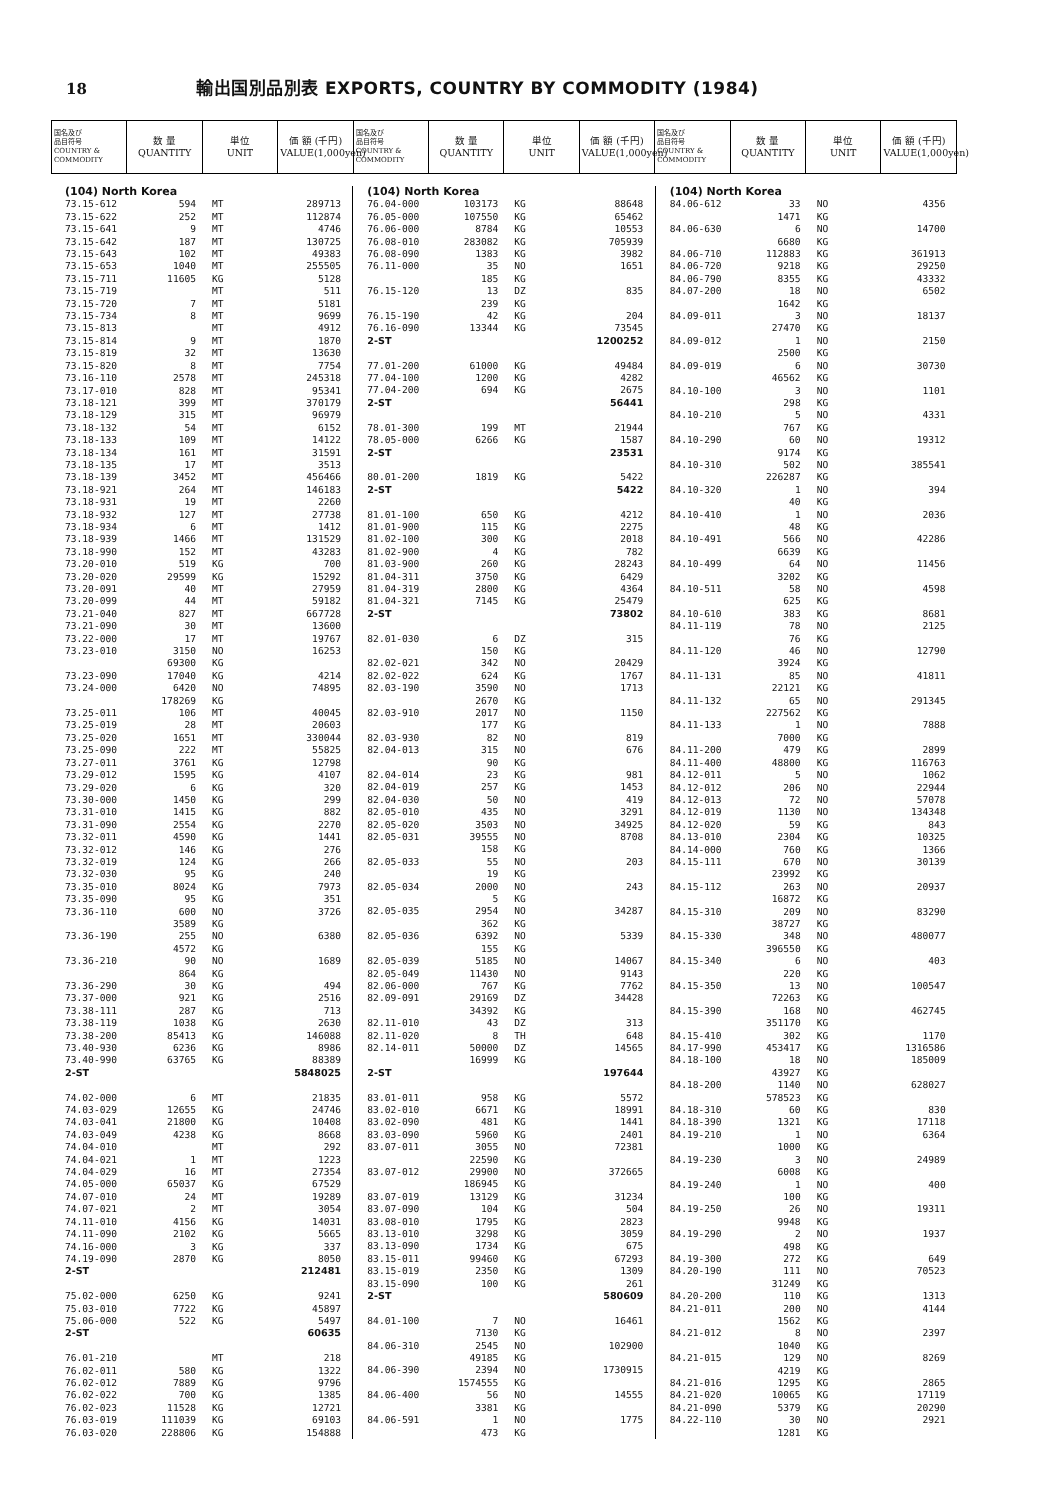18 輸出国別品別表 EXPORTS, COUNTRY BY COMMODITY (1984)
| 国名及び 品目符号 COUNTRY & COMMODITY | 数 量 QUANTITY | 単位 UNIT | 価 額 (千円) VALUE(1,000yen) | 国名及び 品目符号 COUNTRY & COMMODITY | 数 量 QUANTITY | 単位 UNIT | 価 額 (千円) VALUE(1,000yen) | 国名及び 品目符号 COUNTRY & COMMODITY | 数 量 QUANTITY | 単位 UNIT | 価 額 (千円) VALUE(1,000yen) |
| (104) North Korea | | | |
| 73.15-612 | 594 | MT | 289713 |
| 73.15-622 | 252 | MT | 112874 |
| 73.15-641 | 9 | MT | 4746 |
| 73.15-642 | 187 | MT | 130725 |
| 73.15-643 | 102 | MT | 49383 |
| 73.15-653 | 1040 | MT | 255505 |
| 73.15-711 | 11605 | KG | 5128 |
| 73.15-719 | | MT | 511 |
| 73.15-720 | 7 | MT | 5181 |
| 73.15-734 | 8 | MT | 9699 |
| 73.15-813 | | MT | 4912 |
| 73.15-814 | 9 | MT | 1870 |
| 73.15-819 | 32 | MT | 13630 |
| 73.15-820 | 8 | MT | 7754 |
| 73.16-110 | 2578 | MT | 245318 |
| 73.17-010 | 828 | MT | 95341 |
| 73.18-121 | 399 | MT | 370179 |
| 73.18-129 | 315 | MT | 96979 |
| 73.18-132 | 54 | MT | 6152 |
| 73.18-133 | 109 | MT | 14122 |
| 73.18-134 | 161 | MT | 31591 |
| 73.18-135 | 17 | MT | 3513 |
| 73.18-139 | 3452 | MT | 456466 |
| 73.18-921 | 264 | MT | 146183 |
| 73.18-931 | 19 | MT | 2260 |
| 73.18-932 | 127 | MT | 27738 |
| 73.18-934 | 6 | MT | 1412 |
| 73.18-939 | 1466 | MT | 131529 |
| 73.18-990 | 152 | MT | 43283 |
| 73.20-010 | 519 | KG | 700 |
| 73.20-020 | 29599 | KG | 15292 |
| 73.20-091 | 40 | MT | 27959 |
| 73.20-099 | 44 | MT | 59182 |
| 73.21-040 | 827 | MT | 667728 |
| 73.21-090 | 30 | MT | 13600 |
| 73.22-000 | 17 | MT | 19767 |
| 73.23-010 | 3150 | NO | 16253 |
| | 69300 | KG | |
| 73.23-090 | 17040 | KG | 4214 |
| 73.24-000 | 6420 | NO | 74895 |
| | 178269 | KG | |
| 73.25-011 | 106 | MT | 40045 |
| 73.25-019 | 28 | MT | 20603 |
| 73.25-020 | 1651 | MT | 330044 |
| 73.25-090 | 222 | MT | 55825 |
| 73.27-011 | 3761 | KG | 12798 |
| 73.29-012 | 1595 | KG | 4107 |
| 73.29-020 | 6 | KG | 320 |
| 73.30-000 | 1450 | KG | 299 |
| 73.31-010 | 1415 | KG | 882 |
| 73.31-090 | 2554 | KG | 2270 |
| 73.32-011 | 4590 | KG | 1441 |
| 73.32-012 | 146 | KG | 276 |
| 73.32-019 | 124 | KG | 266 |
| 73.32-030 | 95 | KG | 240 |
| 73.35-010 | 8024 | KG | 7973 |
| 73.35-090 | 95 | KG | 351 |
| 73.36-110 | 600 | NO | 3726 |
| | 3589 | KG | |
| 73.36-190 | 255 | NO | 6380 |
| | 4572 | KG | |
| 73.36-210 | 90 | NO | 1689 |
| | 864 | KG | |
| 73.36-290 | 30 | KG | 494 |
| 73.37-000 | 921 | KG | 2516 |
| 73.38-111 | 287 | KG | 713 |
| 73.38-119 | 1038 | KG | 2630 |
| 73.38-200 | 85413 | KG | 146088 |
| 73.40-930 | 6236 | KG | 8986 |
| 73.40-990 | 63765 | KG | 88389 |
| 2-ST | | | 5848025 |
| 74.02-000 | 6 | MT | 21835 |
| 74.03-029 | 12655 | KG | 24746 |
| 74.03-041 | 21800 | KG | 10408 |
| 74.03-049 | 4238 | KG | 8668 |
| 74.04-010 | | MT | 292 |
| 74.04-021 | 1 | MT | 1223 |
| 74.04-029 | 16 | MT | 27354 |
| 74.05-000 | 65037 | KG | 67529 |
| 74.07-010 | 24 | MT | 19289 |
| 74.07-021 | 2 | MT | 3054 |
| 74.11-010 | 4156 | KG | 14031 |
| 74.11-090 | 2102 | KG | 5665 |
| 74.16-000 | 3 | KG | 337 |
| 74.19-090 | 2870 | KG | 8050 |
| 2-ST | | | 212481 |
| 75.02-000 | 6250 | KG | 9241 |
| 75.03-010 | 7722 | KG | 45897 |
| 75.06-000 | 522 | KG | 5497 |
| 2-ST | | | 60635 |
| 76.01-210 | | MT | 218 |
| 76.02-011 | 580 | KG | 1322 |
| 76.02-012 | 7889 | KG | 9796 |
| 76.02-022 | 700 | KG | 1385 |
| 76.02-023 | 11528 | KG | 12721 |
| 76.03-019 | 111039 | KG | 69103 |
| 76.03-020 | 228806 | KG | 154888 |
| (104) North Korea | | | |
| 76.04-000 | 103173 | KG | 88648 |
| 76.05-000 | 107550 | KG | 65462 |
| 76.06-000 | 8784 | KG | 10553 |
| 76.08-010 | 283082 | KG | 705939 |
| 76.08-090 | 1383 | KG | 3982 |
| 76.11-000 | 35 | NO | 1651 |
| | 185 | KG | |
| 76.15-120 | 13 | DZ | 835 |
| | 239 | KG | |
| 76.15-190 | 42 | KG | 204 |
| 76.16-090 | 13344 | KG | 73545 |
| 2-ST | | | 1200252 |
| 77.01-200 | 61000 | KG | 49484 |
| 77.04-100 | 1200 | KG | 4282 |
| 77.04-200 | 694 | KG | 2675 |
| 2-ST | | | 56441 |
| 78.01-300 | 199 | MT | 21944 |
| 78.05-000 | 6266 | KG | 1587 |
| 2-ST | | | 23531 |
| 80.01-200 | 1819 | KG | 5422 |
| 2-ST | | | 5422 |
| 81.01-100 | 650 | KG | 4212 |
| 81.01-900 | 115 | KG | 2275 |
| 81.02-100 | 300 | KG | 2018 |
| 81.02-900 | 4 | KG | 782 |
| 81.03-900 | 260 | KG | 28243 |
| 81.04-311 | 3750 | KG | 6429 |
| 81.04-319 | 2800 | KG | 4364 |
| 81.04-321 | 7145 | KG | 25479 |
| 2-ST | | | 73802 |
| 82.01-030 | 6 | DZ | 315 |
| | 150 | KG | |
| 82.02-021 | 342 | NO | 20429 |
| 82.02-022 | 624 | KG | 1767 |
| 82.03-190 | 3590 | NO | 1713 |
| | 2670 | KG | |
| 82.03-910 | 2017 | NO | 1150 |
| | 177 | KG | |
| 82.03-930 | 82 | NO | 819 |
| 82.04-013 | 315 | NO | 676 |
| | 90 | KG | |
| 82.04-014 | 23 | KG | 981 |
| 82.04-019 | 257 | KG | 1453 |
| 82.04-030 | 50 | NO | 419 |
| 82.05-010 | 435 | NO | 3291 |
| 82.05-020 | 3503 | NO | 34925 |
| 82.05-031 | 39555 | NO | 8708 |
| | 158 | KG | |
| 82.05-033 | 55 | NO | 203 |
| | 19 | KG | |
| 82.05-034 | 2000 | NO | 243 |
| | 5 | KG | |
| 82.05-035 | 2954 | NO | 34287 |
| | 362 | KG | |
| 82.05-036 | 6392 | NO | 5339 |
| | 155 | KG | |
| 82.05-039 | 5185 | NO | 14067 |
| 82.05-049 | 11430 | NO | 9143 |
| 82.06-000 | 767 | KG | 7762 |
| 82.09-091 | 29169 | DZ | 34428 |
| | 34392 | KG | |
| 82.11-010 | 43 | DZ | 313 |
| 82.11-020 | 8 | TH | 648 |
| 82.14-011 | 50000 | DZ | 14565 |
| | 16999 | KG | |
| 2-ST | | | 197644 |
| 83.01-011 | 958 | KG | 5572 |
| 83.02-010 | 6671 | KG | 18991 |
| 83.02-090 | 481 | KG | 1441 |
| 83.03-090 | 5960 | KG | 2401 |
| 83.07-011 | 3055 | NO | 72381 |
| | 22590 | KG | |
| 83.07-012 | 29900 | NO | 372665 |
| | 186945 | KG | |
| 83.07-019 | 13129 | KG | 31234 |
| 83.07-090 | 104 | KG | 504 |
| 83.08-010 | 1795 | KG | 2823 |
| 83.13-010 | 3298 | KG | 3059 |
| 83.13-090 | 1734 | KG | 675 |
| 83.15-011 | 99460 | KG | 67293 |
| 83.15-019 | 2350 | KG | 1309 |
| 83.15-090 | 100 | KG | 261 |
| 2-ST | | | 580609 |
| 84.01-100 | 7 | NO | 16461 |
| | 7130 | KG | |
| 84.06-310 | 2545 | NO | 102900 |
| | 49185 | KG | |
| 84.06-390 | 2394 | NO | 1730915 |
| | 1574555 | KG | |
| 84.06-400 | 56 | NO | 14555 |
| | 3381 | KG | |
| 84.06-591 | 1 | NO | 1775 |
| | 473 | KG | |
| (104) North Korea | | | |
| 84.06-612 | 33 | NO | 4356 |
| | 1471 | KG | |
| 84.06-630 | 6 | NO | 14700 |
| | 6680 | KG | |
| 84.06-710 | 112883 | KG | 361913 |
| 84.06-720 | 9218 | KG | 29250 |
| 84.06-790 | 8355 | KG | 43332 |
| 84.07-200 | 18 | NO | 6502 |
| | 1642 | KG | |
| 84.09-011 | 3 | NO | 18137 |
| | 27470 | KG | |
| 84.09-012 | 1 | NO | 2150 |
| | 2500 | KG | |
| 84.09-019 | 6 | NO | 30730 |
| | 46562 | KG | |
| 84.10-100 | 3 | NO | 1101 |
| | 298 | KG | |
| 84.10-210 | 5 | NO | 4331 |
| | 767 | KG | |
| 84.10-290 | 60 | NO | 19312 |
| | 9174 | KG | |
| 84.10-310 | 502 | NO | 385541 |
| | 226287 | KG | |
| 84.10-320 | 1 | NO | 394 |
| | 40 | KG | |
| 84.10-410 | 1 | NO | 2036 |
| | 48 | KG | |
| 84.10-491 | 566 | NO | 42286 |
| | 6639 | KG | |
| 84.10-499 | 64 | NO | 11456 |
| | 3202 | KG | |
| 84.10-511 | 58 | NO | 4598 |
| | 625 | KG | |
| 84.10-610 | 383 | KG | 8681 |
| 84.11-119 | 78 | NO | 2125 |
| | 76 | KG | |
| 84.11-120 | 46 | NO | 12790 |
| | 3924 | KG | |
| 84.11-131 | 85 | NO | 41811 |
| | 22121 | KG | |
| 84.11-132 | 65 | NO | 291345 |
| | 227562 | KG | |
| 84.11-133 | 1 | NO | 7888 |
| | 7000 | KG | |
| 84.11-200 | 479 | KG | 2899 |
| 84.11-400 | 48800 | KG | 116763 |
| 84.12-011 | 5 | NO | 1062 |
| 84.12-012 | 206 | NO | 22944 |
| 84.12-013 | 72 | NO | 57078 |
| 84.12-019 | 1130 | NO | 134348 |
| 84.12-020 | 59 | KG | 843 |
| 84.13-010 | 2304 | KG | 10325 |
| 84.14-000 | 760 | KG | 1366 |
| 84.15-111 | 670 | NO | 30139 |
| | 23992 | KG | |
| 84.15-112 | 263 | NO | 20937 |
| | 16872 | KG | |
| 84.15-310 | 209 | NO | 83290 |
| | 38727 | KG | |
| 84.15-330 | 348 | NO | 480077 |
| | 396550 | KG | |
| 84.15-340 | 6 | NO | 403 |
| | 220 | KG | |
| 84.15-350 | 13 | NO | 100547 |
| | 72263 | KG | |
| 84.15-390 | 168 | NO | 462745 |
| | 351170 | KG | |
| 84.15-410 | 302 | KG | 1170 |
| 84.17-990 | 453417 | KG | 1316586 |
| 84.18-100 | 18 | NO | 185009 |
| | 43927 | KG | |
| 84.18-200 | 1140 | NO | 628027 |
| | 578523 | KG | |
| 84.18-310 | 60 | KG | 830 |
| 84.18-390 | 1321 | KG | 17118 |
| 84.19-210 | 1 | NO | 6364 |
| | 1000 | KG | |
| 84.19-230 | 3 | NO | 24989 |
| | 6008 | KG | |
| 84.19-240 | 1 | NO | 400 |
| | 100 | KG | |
| 84.19-250 | 26 | NO | 19311 |
| | 9948 | KG | |
| 84.19-290 | 2 | NO | 1937 |
| | 498 | KG | |
| 84.19-300 | 272 | KG | 649 |
| 84.20-190 | 111 | NO | 70523 |
| | 31249 | KG | |
| 84.20-200 | 110 | KG | 1313 |
| 84.21-011 | 200 | NO | 4144 |
| | 1562 | KG | |
| 84.21-012 | 8 | NO | 2397 |
| | 1040 | KG | |
| 84.21-015 | 129 | NO | 8269 |
| | 4219 | KG | |
| 84.21-016 | 1295 | KG | 2865 |
| 84.21-020 | 10065 | KG | 17119 |
| 84.21-090 | 5379 | KG | 20290 |
| 84.22-110 | 30 | NO | 2921 |
| | 1281 | KG | |